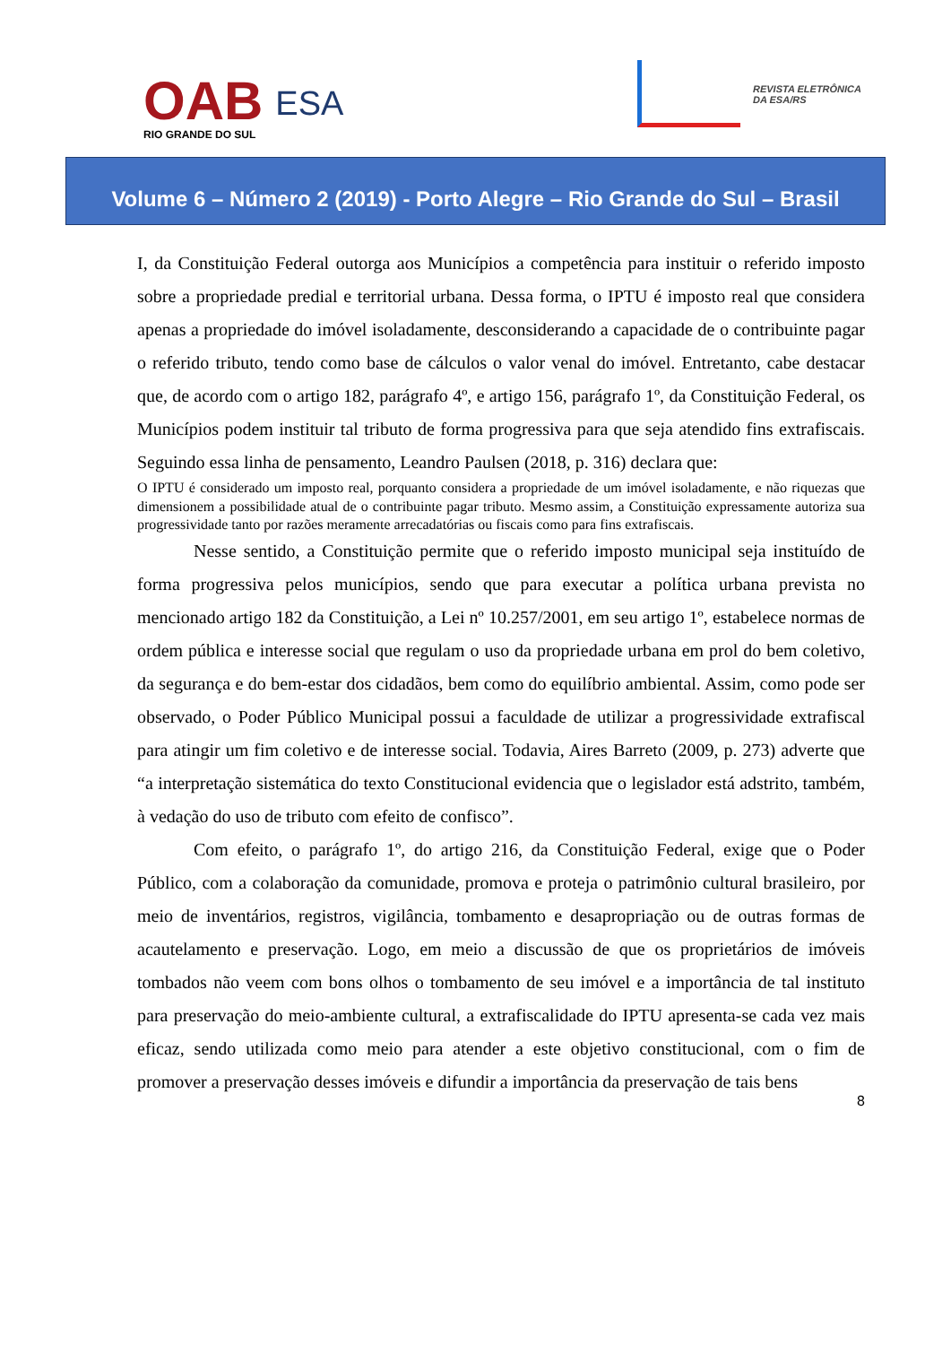OAB
RIO GRANDE DO SUL
ESA
REVISTA ELETRÔNICA
DA ESA/RS
Volume 6 – Número 2 (2019) - Porto Alegre – Rio Grande do Sul – Brasil
I, da Constituição Federal outorga aos Municípios a competência para instituir o referido imposto sobre a propriedade predial e territorial urbana. Dessa forma, o IPTU é imposto real que considera apenas a propriedade do imóvel isoladamente, desconsiderando a capacidade de o contribuinte pagar o referido tributo, tendo como base de cálculos o valor venal do imóvel. Entretanto, cabe destacar que, de acordo com o artigo 182, parágrafo 4º, e artigo 156, parágrafo 1º, da Constituição Federal, os Municípios podem instituir tal tributo de forma progressiva para que seja atendido fins extrafiscais. Seguindo essa linha de pensamento, Leandro Paulsen (2018, p. 316) declara que:
O IPTU é considerado um imposto real, porquanto considera a propriedade de um imóvel isoladamente, e não riquezas que dimensionem a possibilidade atual de o contribuinte pagar tributo. Mesmo assim, a Constituição expressamente autoriza sua progressividade tanto por razões meramente arrecadatórias ou fiscais como para fins extrafiscais.
Nesse sentido, a Constituição permite que o referido imposto municipal seja instituído de forma progressiva pelos municípios, sendo que para executar a política urbana prevista no mencionado artigo 182 da Constituição, a Lei nº 10.257/2001, em seu artigo 1º, estabelece normas de ordem pública e interesse social que regulam o uso da propriedade urbana em prol do bem coletivo, da segurança e do bem-estar dos cidadãos, bem como do equilíbrio ambiental. Assim, como pode ser observado, o Poder Público Municipal possui a faculdade de utilizar a progressividade extrafiscal para atingir um fim coletivo e de interesse social. Todavia, Aires Barreto (2009, p. 273) adverte que “a interpretação sistemática do texto Constitucional evidencia que o legislador está adstrito, também, à vedação do uso de tributo com efeito de confisco”.
Com efeito, o parágrafo 1º, do artigo 216, da Constituição Federal, exige que o Poder Público, com a colaboração da comunidade, promova e proteja o patrimônio cultural brasileiro, por meio de inventários, registros, vigilância, tombamento e desapropriação ou de outras formas de acautelamento e preservação. Logo, em meio a discussão de que os proprietários de imóveis tombados não veem com bons olhos o tombamento de seu imóvel e a importância de tal instituto para preservação do meio-ambiente cultural, a extrafiscalidade do IPTU apresenta-se cada vez mais eficaz, sendo utilizada como meio para atender a este objetivo constitucional, com o fim de promover a preservação desses imóveis e difundir a importância da preservação de tais bens
8